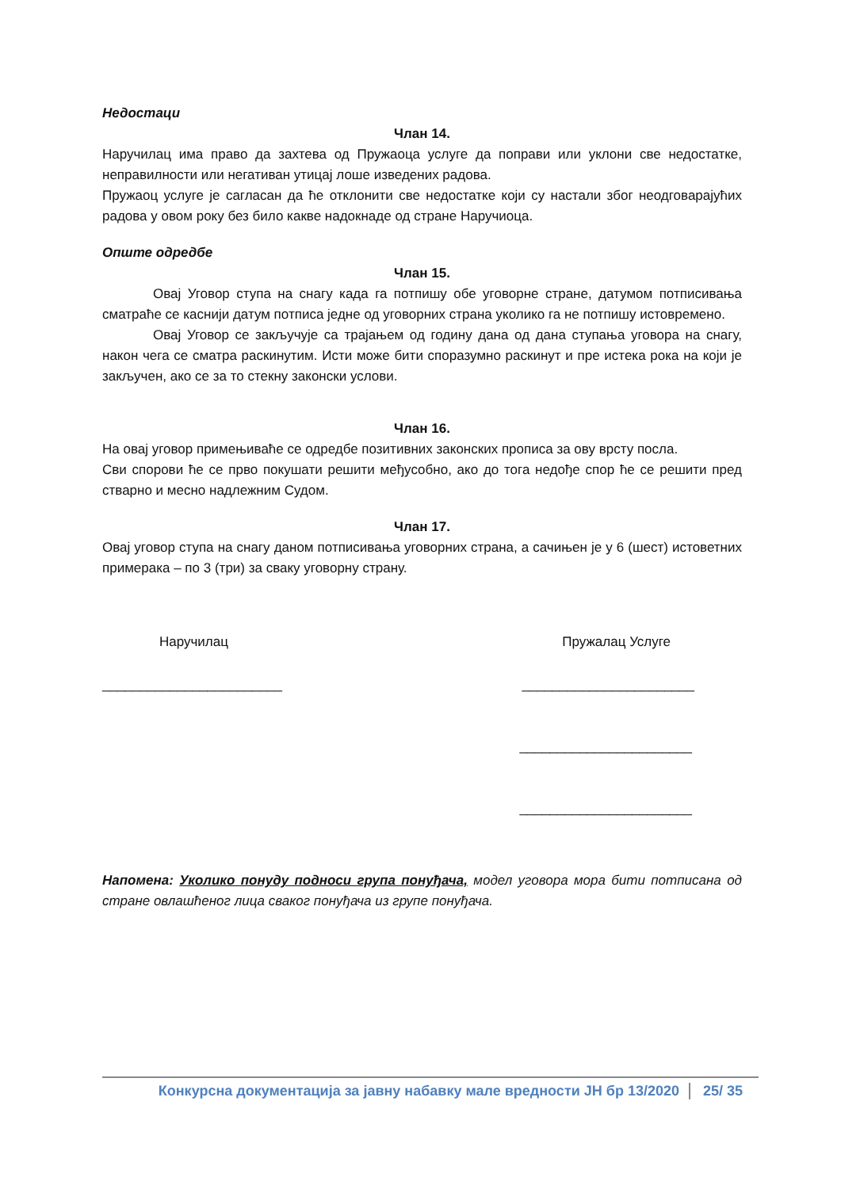Недостаци
Члан 14.
Наручилац има право да захтева од Пружаоца услуге да поправи или уклони све недостатке, неправилности или негативан утицај лоше изведених радова.
Пружаоц услуге је сагласан да ће отклонити све недостатке који су настали због неодговарајућих радова у овом року без било какве надокнаде од стране Наручиоца.
Опште одредбе
Члан 15.
Овај Уговор ступа на снагу када га потпишу обе уговорне стране, датумом потписивања сматраће се каснији датум потписа једне од уговорних страна уколико га не потпишу истовремено.
Овај Уговор се закључује са трајањем од годину дана од дана ступања уговора на снагу, након чега се сматра раскинутим. Исти може бити споразумно раскинут и пре истека рока на који је закључен, ако се за то стекну законски услови.
Члан 16.
На овај уговор примењиваће се одредбе позитивних законских прописа за ову врсту посла.
Сви спорови ће се прво покушати решити међусобно, ако до тога недође спор ће се решити пред стварно и месно надлежним Судом.
Члан 17.
Овај уговор ступа на снагу даном потписивања уговорних страна, а сачињен је у 6 (шест) истоветних примерака – по 3 (три) за сваку уговорну страну.
Наручилац Пружалац Услуге
________________________ _______________________
_______________________
_______________________
Напомена: Уколико понуду подноси група понуђача, модел уговора мора бити потписана од стране овлашћеног лица сваког понуђача из групе понуђача.
Конкурсна документација за јавну набавку мале вредности ЈН бр 13/2020 25/ 35